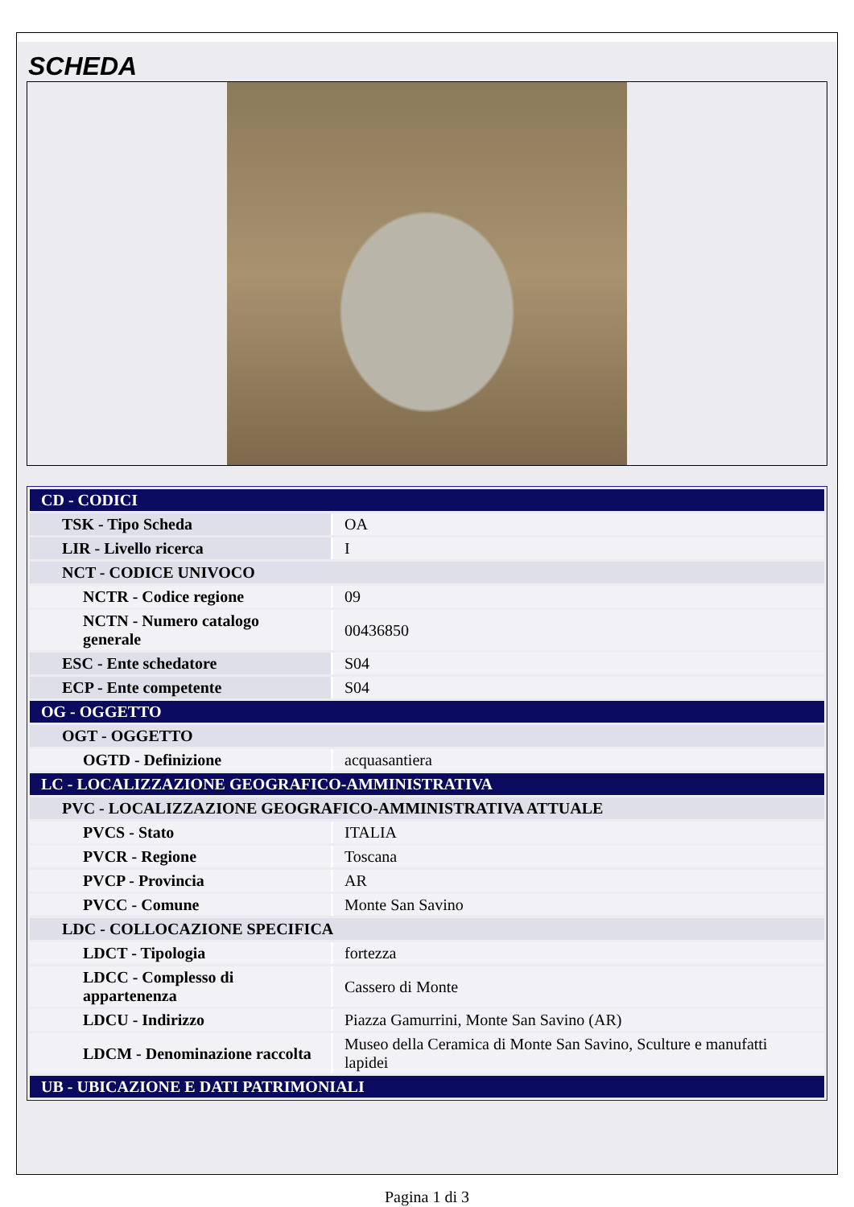SCHEDA
| CD - CODICI | |
| TSK - Tipo Scheda | OA |
| LIR - Livello ricerca | I |
| NCT - CODICE UNIVOCO | |
| NCTR - Codice regione | 09 |
| NCTN - Numero catalogo generale | 00436850 |
| ESC - Ente schedatore | S04 |
| ECP - Ente competente | S04 |
| OG - OGGETTO | |
| OGT - OGGETTO | |
| OGTD - Definizione | acquasantiera |
| LC - LOCALIZZAZIONE GEOGRAFICO-AMMINISTRATIVA | |
| PVC - LOCALIZZAZIONE GEOGRAFICO-AMMINISTRATIVA ATTUALE | |
| PVCS - Stato | ITALIA |
| PVCR - Regione | Toscana |
| PVCP - Provincia | AR |
| PVCC - Comune | Monte San Savino |
| LDC - COLLOCAZIONE SPECIFICA | |
| LDCT - Tipologia | fortezza |
| LDCC - Complesso di appartenenza | Cassero di Monte |
| LDCU - Indirizzo | Piazza Gamurrini, Monte San Savino (AR) |
| LDCM - Denominazione raccolta | Museo della Ceramica di Monte San Savino, Sculture e manufatti lapidei |
| UB - UBICAZIONE E DATI PATRIMONIALI | |
Pagina 1 di 3